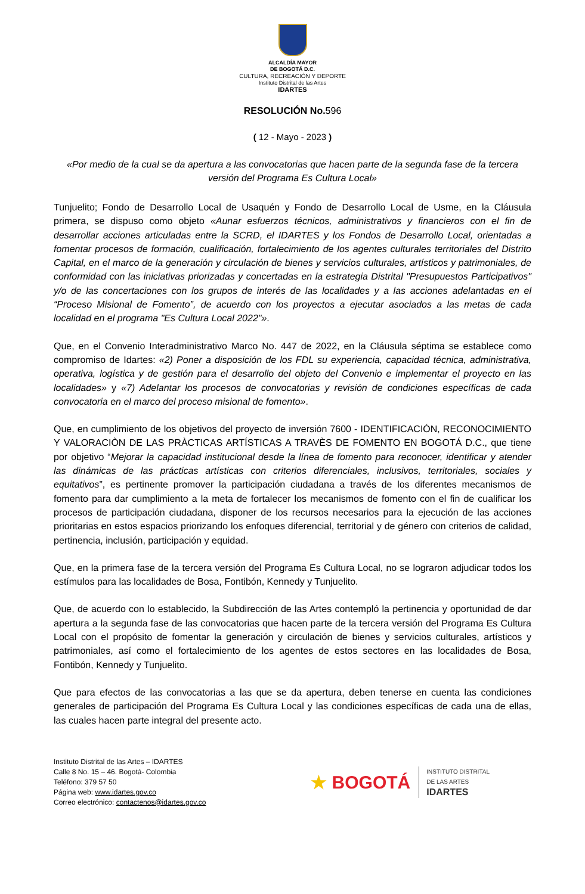ALCALDÍA MAYOR
DE BOGOTÁ D.C.
CULTURA, RECREACIÓN Y DEPORTE
Instituto Distrital de las Artes
IDARTES
RESOLUCIÓN No.596
( 12 - Mayo - 2023 )
«Por medio de la cual se da apertura a las convocatorias que hacen parte de la segunda fase de la tercera versión del Programa Es Cultura Local»
Tunjuelito; Fondo de Desarrollo Local de Usaquén y Fondo de Desarrollo Local de Usme, en la Cláusula primera, se dispuso como objeto «Aunar esfuerzos técnicos, administrativos y financieros con el fin de desarrollar acciones articuladas entre la SCRD, el IDARTES y los Fondos de Desarrollo Local, orientadas a fomentar procesos de formación, cualificación, fortalecimiento de los agentes culturales territoriales del Distrito Capital, en el marco de la generación y circulación de bienes y servicios culturales, artísticos y patrimoniales, de conformidad con las iniciativas priorizadas y concertadas en la estrategia Distrital "Presupuestos Participativos" y/o de las concertaciones con los grupos de interés de las localidades y a las acciones adelantadas en el “Proceso Misional de Fomento”, de acuerdo con los proyectos a ejecutar asociados a las metas de cada localidad en el programa "Es Cultura Local 2022"».
Que, en el Convenio Interadministrativo Marco No. 447 de 2022, en la Cláusula séptima se establece como compromiso de Idartes: «2) Poner a disposición de los FDL su experiencia, capacidad técnica, administrativa, operativa, logística y de gestión para el desarrollo del objeto del Convenio e implementar el proyecto en las localidades» y «7) Adelantar los procesos de convocatorias y revisión de condiciones específicas de cada convocatoria en el marco del proceso misional de fomento».
Que, en cumplimiento de los objetivos del proyecto de inversión 7600 - IDENTIFICACIÓN, RECONOCIMIENTO Y VALORACIÒN DE LAS PRÀCTICAS ARTÍSTICAS A TRAVÈS DE FOMENTO EN BOGOTÁ D.C., que tiene por objetivo “Mejorar la capacidad institucional desde la línea de fomento para reconocer, identificar y atender las dinámicas de las prácticas artísticas con criterios diferenciales, inclusivos, territoriales, sociales y equitativos”, es pertinente promover la participación ciudadana a través de los diferentes mecanismos de fomento para dar cumplimiento a la meta de fortalecer los mecanismos de fomento con el fin de cualificar los procesos de participación ciudadana, disponer de los recursos necesarios para la ejecución de las acciones prioritarias en estos espacios priorizando los enfoques diferencial, territorial y de género con criterios de calidad, pertinencia, inclusión, participación y equidad.
Que, en la primera fase de la tercera versión del Programa Es Cultura Local, no se lograron adjudicar todos los estímulos para las localidades de Bosa, Fontibón, Kennedy y Tunjuelito.
Que, de acuerdo con lo establecido, la Subdirección de las Artes contempló la pertinencia y oportunidad de dar apertura a la segunda fase de las convocatorias que hacen parte de la tercera versión del Programa Es Cultura Local con el propósito de fomentar la generación y circulación de bienes y servicios culturales, artísticos y patrimoniales, así como el fortalecimiento de los agentes de estos sectores en las localidades de Bosa, Fontibón, Kennedy y Tunjuelito.
Que para efectos de las convocatorias a las que se da apertura, deben tenerse en cuenta las condiciones generales de participación del Programa Es Cultura Local y las condiciones específicas de cada una de ellas, las cuales hacen parte integral del presente acto.
Instituto Distrital de las Artes – IDARTES
Calle 8 No. 15 – 46. Bogotá- Colombia
Teléfono: 379 57 50
Página web: www.idartes.gov.co
Correo electrónico: contactenos@idartes.gov.co
★ BOGOTÁ
INSTITUTO DISTRITAL
DE LAS ARTES
IDARTES